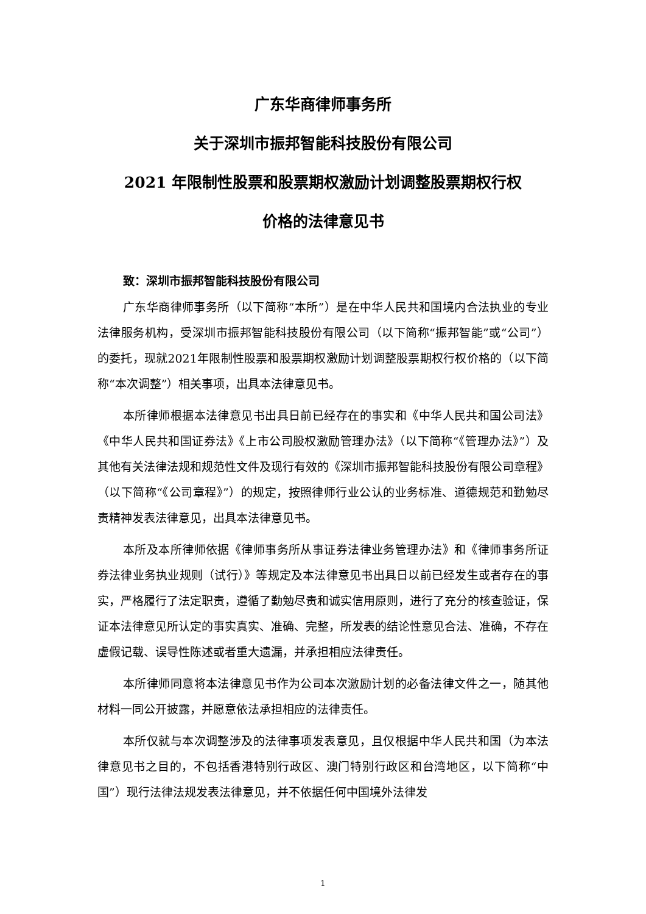广东华商律师事务所
关于深圳市振邦智能科技股份有限公司
2021 年限制性股票和股票期权激励计划调整股票期权行权
价格的法律意见书
致：深圳市振邦智能科技股份有限公司
广东华商律师事务所（以下简称“本所”）是在中华人民共和国境内合法执业的专业法律服务机构，受深圳市振邦智能科技股份有限公司（以下简称“振邦智能”或“公司”）的委托，现就2021年限制性股票和股票期权激励计划调整股票期权行权价格的（以下简称“本次调整”）相关事项，出具本法律意见书。
本所律师根据本法律意见书出具日前已经存在的事实和《中华人民共和国公司法》《中华人民共和国证券法》《上市公司股权激励管理办法》（以下简称“《管理办法》”）及其他有关法律法规和规范性文件及现行有效的《深圳市振邦智能科技股份有限公司章程》（以下简称“《公司章程》”）的规定，按照律师行业公认的业务标准、道德规范和勤勉尽责精神发表法律意见，出具本法律意见书。
本所及本所律师依据《律师事务所从事证券法律业务管理办法》和《律师事务所证券法律业务执业规则（试行）》等规定及本法律意见书出具日以前已经发生或者存在的事实，严格履行了法定职责，遵循了勤勉尽责和诚实信用原则，进行了充分的核查验证，保证本法律意见所认定的事实真实、准确、完整，所发表的结论性意见合法、准确，不存在虚假记载、误导性陈述或者重大遗漏，并承担相应法律责任。
本所律师同意将本法律意见书作为公司本次激励计划的必备法律文件之一，随其他材料一同公开披露，并愿意依法承担相应的法律责任。
本所仅就与本次调整涉及的法律事项发表意见，且仅根据中华人民共和国（为本法律意见书之目的，不包括香港特别行政区、澳门特别行政区和台湾地区，以下简称“中国”）现行法律法规发表法律意见，并不依据任何中国境外法律发
1